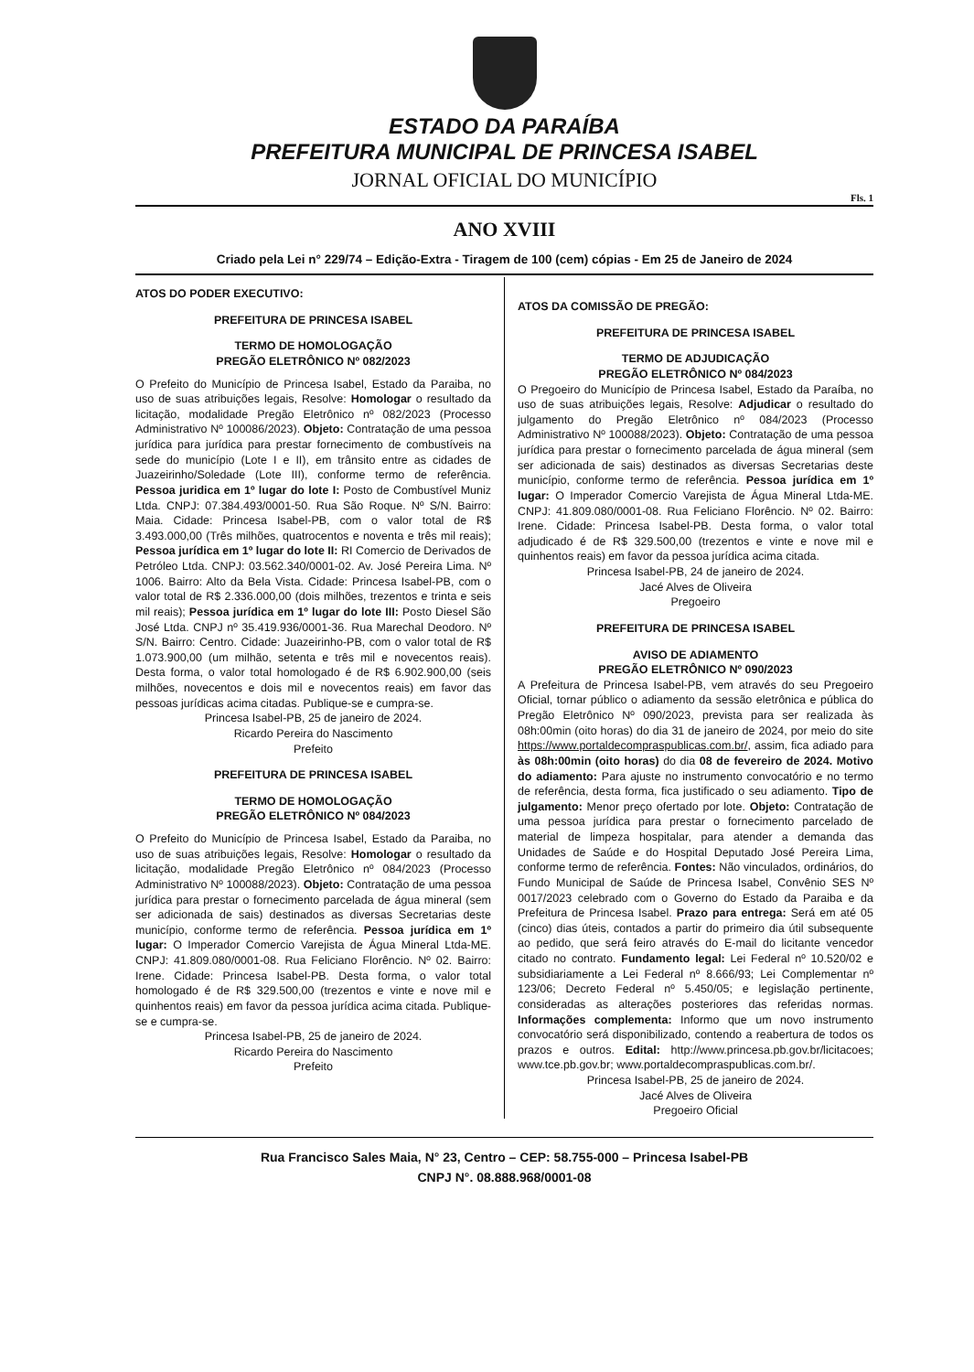ESTADO DA PARAÍBA
PREFEITURA MUNICIPAL DE PRINCESA ISABEL
JORNAL OFICIAL DO MUNICÍPIO
Fls. 1
ANO XVIII
Criado pela Lei n° 229/74 – Edição-Extra - Tiragem de 100 (cem) cópias - Em 25 de Janeiro de 2024
ATOS DO PODER EXECUTIVO:
PREFEITURA DE PRINCESA ISABEL
TERMO DE HOMOLOGAÇÃO
PREGÃO ELETRÔNICO Nº 082/2023
O Prefeito do Município de Princesa Isabel, Estado da Paraiba, no uso de suas atribuições legais, Resolve: Homologar o resultado da licitação, modalidade Pregão Eletrônico nº 082/2023 (Processo Administrativo Nº 100086/2023). Objeto: Contratação de uma pessoa jurídica para jurídica para prestar fornecimento de combustíveis na sede do município (Lote I e II), em trânsito entre as cidades de Juazeirinho/Soledade (Lote III), conforme termo de referência. Pessoa juridica em 1º lugar do lote I: Posto de Combustível Muniz Ltda. CNPJ: 07.384.493/0001-50. Rua São Roque. Nº S/N. Bairro: Maia. Cidade: Princesa Isabel-PB, com o valor total de R$ 3.493.000,00 (Três milhões, quatrocentos e noventa e três mil reais); Pessoa jurídica em 1º lugar do lote II: RI Comercio de Derivados de Petróleo Ltda. CNPJ: 03.562.340/0001-02. Av. José Pereira Lima. Nº 1006. Bairro: Alto da Bela Vista. Cidade: Princesa Isabel-PB, com o valor total de R$ 2.336.000,00 (dois milhões, trezentos e trinta e seis mil reais); Pessoa jurídica em 1º lugar do lote III: Posto Diesel São José Ltda. CNPJ nº 35.419.936/0001-36. Rua Marechal Deodoro. Nº S/N. Bairro: Centro. Cidade: Juazeirinho-PB, com o valor total de R$ 1.073.900,00 (um milhão, setenta e três mil e novecentos reais). Desta forma, o valor total homologado é de R$ 6.902.900,00 (seis milhões, novecentos e dois mil e novecentos reais) em favor das pessoas jurídicas acima citadas. Publique-se e cumpra-se.
Princesa Isabel-PB, 25 de janeiro de 2024.
Ricardo Pereira do Nascimento
Prefeito
PREFEITURA DE PRINCESA ISABEL
TERMO DE HOMOLOGAÇÃO
PREGÃO ELETRÔNICO Nº 084/2023
O Prefeito do Município de Princesa Isabel, Estado da Paraiba, no uso de suas atribuições legais, Resolve: Homologar o resultado da licitação, modalidade Pregão Eletrônico nº 084/2023 (Processo Administrativo Nº 100088/2023). Objeto: Contratação de uma pessoa jurídica para prestar o fornecimento parcelada de água mineral (sem ser adicionada de sais) destinados as diversas Secretarias deste município, conforme termo de referência. Pessoa jurídica em 1º lugar: O Imperador Comercio Varejista de Água Mineral Ltda-ME. CNPJ: 41.809.080/0001-08. Rua Feliciano Florêncio. Nº 02. Bairro: Irene. Cidade: Princesa Isabel-PB. Desta forma, o valor total homologado é de R$ 329.500,00 (trezentos e vinte e nove mil e quinhentos reais) em favor da pessoa jurídica acima citada. Publique-se e cumpra-se.
Princesa Isabel-PB, 25 de janeiro de 2024.
Ricardo Pereira do Nascimento
Prefeito
ATOS DA COMISSÃO DE PREGÃO:
PREFEITURA DE PRINCESA ISABEL
TERMO DE ADJUDICAÇÃO
PREGÃO ELETRÔNICO Nº 084/2023
O Pregoeiro do Município de Princesa Isabel, Estado da Paraíba, no uso de suas atribuições legais, Resolve: Adjudicar o resultado do julgamento do Pregão Eletrônico nº 084/2023 (Processo Administrativo Nº 100088/2023). Objeto: Contratação de uma pessoa jurídica para prestar o fornecimento parcelada de água mineral (sem ser adicionada de sais) destinados as diversas Secretarias deste município, conforme termo de referência. Pessoa jurídica em 1º lugar: O Imperador Comercio Varejista de Água Mineral Ltda-ME. CNPJ: 41.809.080/0001-08. Rua Feliciano Florêncio. Nº 02. Bairro: Irene. Cidade: Princesa Isabel-PB. Desta forma, o valor total adjudicado é de R$ 329.500,00 (trezentos e vinte e nove mil e quinhentos reais) em favor da pessoa jurídica acima citada.
Princesa Isabel-PB, 24 de janeiro de 2024.
Jacé Alves de Oliveira
Pregoeiro
PREFEITURA DE PRINCESA ISABEL
AVISO DE ADIAMENTO
PREGÃO ELETRÔNICO Nº 090/2023
A Prefeitura de Princesa Isabel-PB, vem através do seu Pregoeiro Oficial, tornar público o adiamento da sessão eletrônica e pública do Pregão Eletrônico Nº 090/2023, prevista para ser realizada às 08h:00min (oito horas) do dia 31 de janeiro de 2024, por meio do site https://www.portaldecompraspublicas.com.br/, assim, fica adiado para às 08h:00min (oito horas) do dia 08 de fevereiro de 2024. Motivo do adiamento: Para ajuste no instrumento convocatório e no termo de referência, desta forma, fica justificado o seu adiamento. Tipo de julgamento: Menor preço ofertado por lote. Objeto: Contratação de uma pessoa jurídica para prestar o fornecimento parcelado de material de limpeza hospitalar, para atender a demanda das Unidades de Saúde e do Hospital Deputado José Pereira Lima, conforme termo de referência. Fontes: Não vinculados, ordinários, do Fundo Municipal de Saúde de Princesa Isabel, Convênio SES Nº 0017/2023 celebrado com o Governo do Estado da Paraiba e da Prefeitura de Princesa Isabel. Prazo para entrega: Será em até 05 (cinco) dias úteis, contados a partir do primeiro dia útil subsequente ao pedido, que será feiro através do E-mail do licitante vencedor citado no contrato. Fundamento legal: Lei Federal nº 10.520/02 e subsidiariamente a Lei Federal nº 8.666/93; Lei Complementar nº 123/06; Decreto Federal nº 5.450/05; e legislação pertinente, consideradas as alterações posteriores das referidas normas. Informações complementa: Informo que um novo instrumento convocatório será disponibilizado, contendo a reabertura de todos os prazos e outros. Edital: http://www.princesa.pb.gov.br/licitacoes; www.tce.pb.gov.br; www.portaldecompraspublicas.com.br/.
Princesa Isabel-PB, 25 de janeiro de 2024.
Jacé Alves de Oliveira
Pregoeiro Oficial
Rua Francisco Sales Maia, N° 23, Centro – CEP: 58.755-000 – Princesa Isabel-PB
CNPJ N°. 08.888.968/0001-08